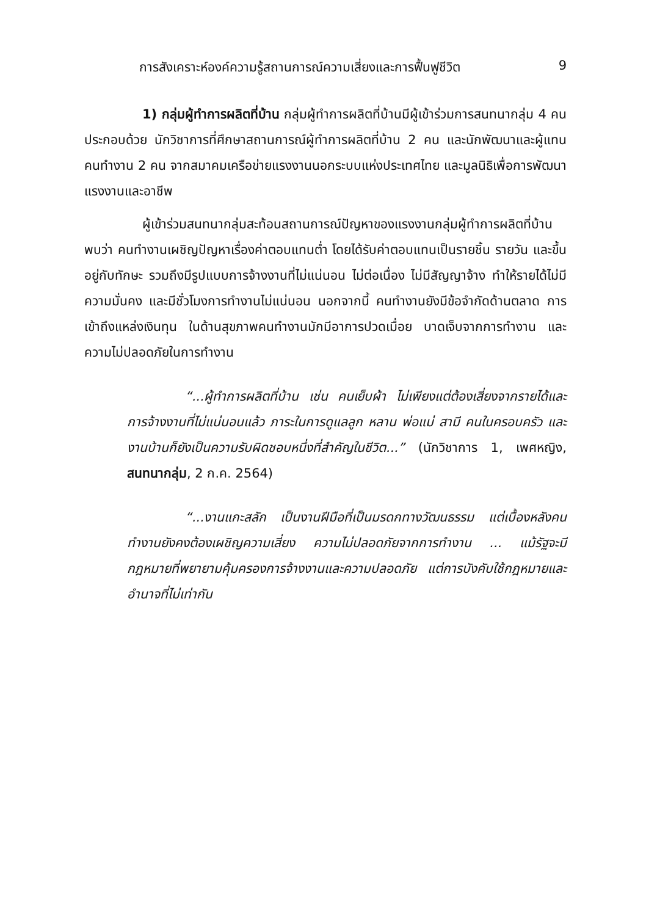การสังเคราะห์องค์ความรู้สถานการณ์ความเสี่ยงและการฟื้นฟูชีวิต 9
1) กลุ่มผู้ทำการผลิตที่บ้าน กลุ่มผู้ทำการผลิตที่บ้านมีผู้เข้าร่วมการสนทนากลุ่ม 4 คน ประกอบด้วย นักวิชาการที่ศึกษาสถานการณ์ผู้ทำการผลิตที่บ้าน 2 คน และนักพัฒนาและผู้แทนคนทำงาน 2 คน จากสมาคมเครือข่ายแรงงานนอกระบบแห่งประเทศไทย และมูลนิธิเพื่อการพัฒนาแรงงานและอาชีพ
ผู้เข้าร่วมสนทนากลุ่มสะท้อนสถานการณ์ปัญหาของแรงงานกลุ่มผู้ทำการผลิตที่บ้าน พบว่า คนทำงานเผชิญปัญหาเรื่องค่าตอบแทนต่ำ โดยได้รับค่าตอบแทนเป็นรายชิ้น รายวัน และขึ้นอยู่กับทักษะ รวมถึงมีรูปแบบการจ้างงานที่ไม่แน่นอน ไม่ต่อเนื่อง ไม่มีสัญญาจ้าง ทำให้รายได้ไม่มีความมั่นคง และมีชั่วโมงการทำงานไม่แน่นอน นอกจากนี้ คนทำงานยังมีข้อจำกัดด้านตลาด การเข้าถึงแหล่งเงินทุน ในด้านสุขภาพคนทำงานมักมีอาการปวดเมื่อย บาดเจ็บจากการทำงาน และความไม่ปลอดภัยในการทำงาน
“...ผู้ทำการผลิตที่บ้าน เช่น คนเย็บผ้า ไม่เพียงแต่ต้องเสี่ยงจากรายได้และการจ้างงานที่ไม่แน่นอนแล้ว ภาระในการดูแลลูก หลาน พ่อแม่ สามี คนในครอบครัว และงานบ้านก็ยังเป็นความรับผิดชอบหนึ่งที่สำคัญในชีวิต...” (นักวิชาการ 1, เพศหญิง, สนทนากลุ่ม, 2 ก.ค. 2564)
“...งานแกะสลัก เป็นงานฝีมือที่เป็นมรดกทางวัฒนธรรม แต่เบื้องหลังคนทำงานยังคงต้องเผชิญความเสี่ยง ความไม่ปลอดภัยจากการทำงาน ... แม้รัฐจะมีกฎหมายที่พยายามคุ้มครองการจ้างงานและความปลอดภัย แต่การบังคับใช้กฎหมายและอำนาจที่ไม่เท่ากัน